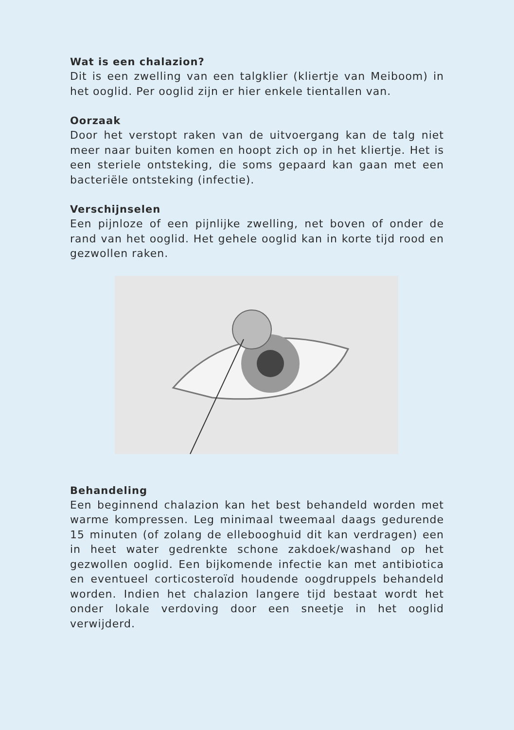Wat is een chalazion?
Dit is een zwelling van een talgklier (kliertje van Meiboom) in het ooglid. Per ooglid zijn er hier enkele tientallen van.
Oorzaak
Door het verstopt raken van de uitvoergang kan de talg niet meer naar buiten komen en hoopt zich op in het kliertje. Het is een steriele ontsteking, die soms gepaard kan gaan met een bacteriële ontsteking (infectie).
Verschijnselen
Een pijnloze of een pijnlijke zwelling, net boven of onder de rand van het ooglid. Het gehele ooglid kan in korte tijd rood en gezwollen raken.
Behandeling
Een beginnend chalazion kan het best behandeld worden met warme kompressen. Leg minimaal tweemaal daags gedurende 15 minuten (of zolang de elleboog­huid dit kan verdragen) een in heet water gedrenkte schone zakdoek/washand op het gezwollen ooglid. Een bijkomende infectie kan met antibiotica en eventueel corticosteroïd houdende oogdruppels behandeld worden. Indien het chalazion langere tijd bestaat wordt het onder lokale verdoving door een sneetje in het ooglid verwijderd.